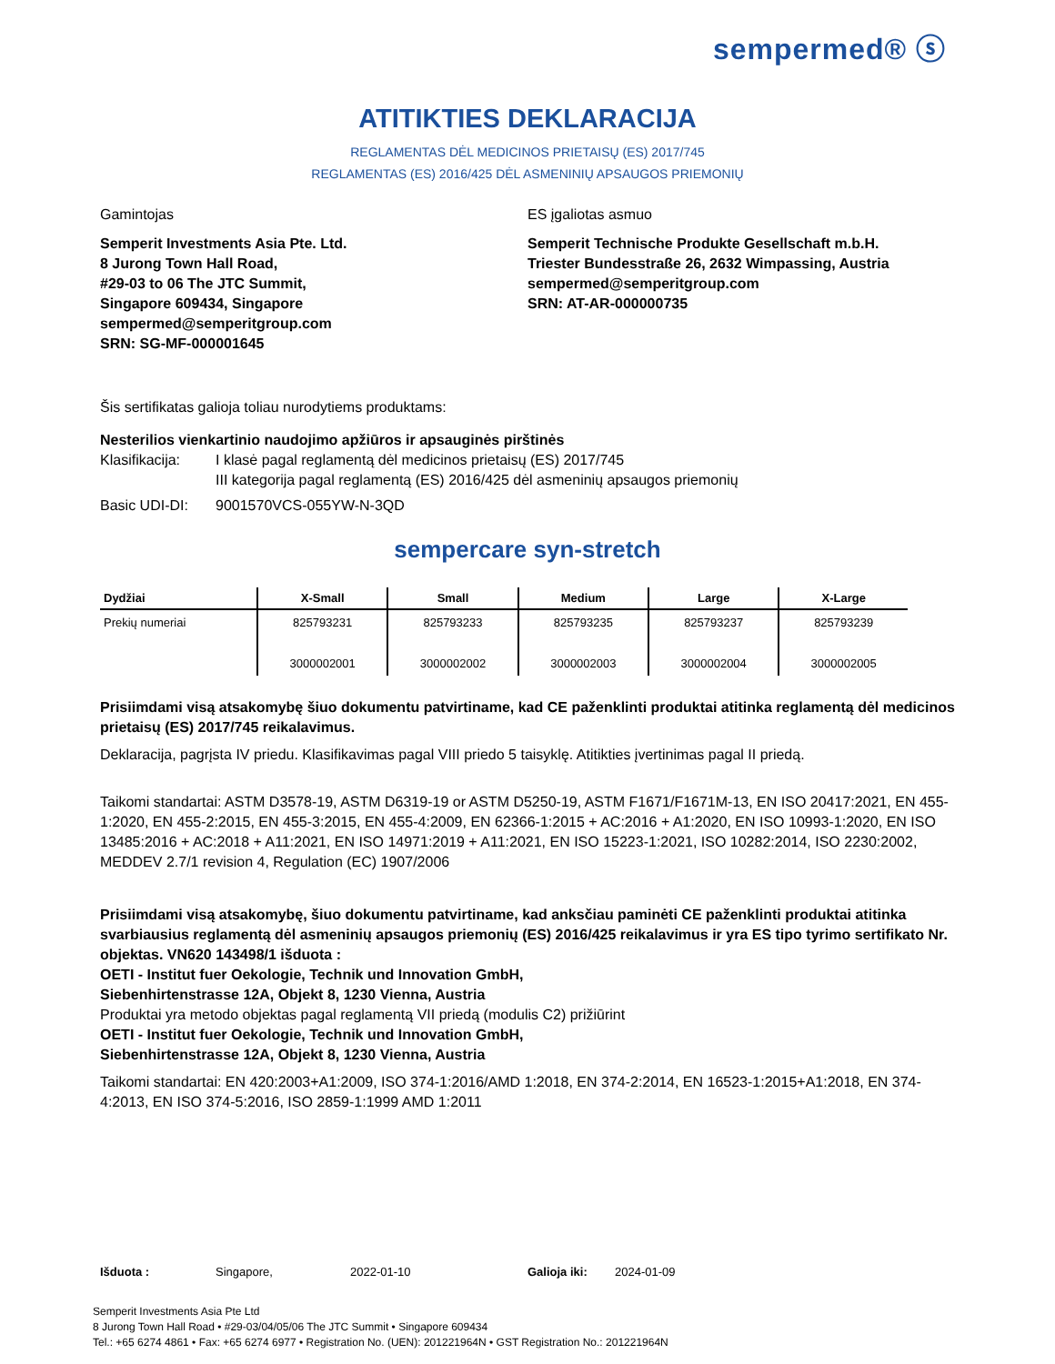sempermed® ⓢ
ATITIKTIES DEKLARACIJA
REGLAMENTAS DĖL MEDICINOS PRIETAISŲ (ES) 2017/745
REGLAMENTAS (ES) 2016/425 DĖL ASMENINIŲ APSAUGOS PRIEMONIŲ
Gamintojas
Semperit Investments Asia Pte. Ltd.
8 Jurong Town Hall Road,
#29-03 to 06 The JTC Summit,
Singapore 609434, Singapore
sempermed@semperitgroup.com
SRN: SG-MF-000001645
ES įgaliotas asmuo
Semperit Technische Produkte Gesellschaft m.b.H.
Triester Bundesstraße 26, 2632 Wimpassing, Austria
sempermed@semperitgroup.com
SRN: AT-AR-000000735
Šis sertifikatas galioja toliau nurodytiems produktams:
Nesterilios vienkartinio naudojimo apžiūros ir apsauginės pirštinės
Klasifikacija:
I klasė pagal reglamentą dėl medicinos prietaisų (ES) 2017/745
III kategorija pagal reglamentą (ES) 2016/425 dėl asmeninių apsaugos priemonių
Basic UDI-DI: 9001570VCS-055YW-N-3QD
sempercare syn-stretch
| Dydžiai | X-Small | Small | Medium | Large | X-Large |
| --- | --- | --- | --- | --- | --- |
| Prekių numeriai | 825793231 3000002001 | 825793233 3000002002 | 825793235 3000002003 | 825793237 3000002004 | 825793239 3000002005 |
Prisiimdami visą atsakomybę šiuo dokumentu patvirtiname, kad CE paženklinti produktai atitinka reglamentą dėl medicinos prietaisų (ES) 2017/745 reikalavimus.
Deklaracija, pagrįsta IV priedu. Klasifikavimas pagal VIII priedo 5 taisyklę. Atitikties įvertinimas pagal II priedą.
Taikomi standartai: ASTM D3578-19, ASTM D6319-19 or ASTM D5250-19, ASTM F1671/F1671M-13, EN ISO 20417:2021, EN 455-1:2020, EN 455-2:2015, EN 455-3:2015, EN 455-4:2009, EN 62366-1:2015 + AC:2016 + A1:2020, EN ISO 10993-1:2020, EN ISO 13485:2016 + AC:2018 + A11:2021, EN ISO 14971:2019 + A11:2021, EN ISO 15223-1:2021, ISO 10282:2014, ISO 2230:2002, MEDDEV 2.7/1 revision 4, Regulation (EC) 1907/2006
Prisiimdami visą atsakomybę, šiuo dokumentu patvirtiname, kad anksčiau paminėti CE paženklinti produktai atitinka svarbiausius reglamentą dėl asmeninių apsaugos priemonių (ES) 2016/425 reikalavimus ir yra ES tipo tyrimo sertifikato Nr. objektas. VN620 143498/1 išduota :
OETI - Institut fuer Oekologie, Technik und Innovation GmbH,
Siebenhirtenstrasse 12A, Objekt 8, 1230 Vienna, Austria
Produktai yra metodo objektas pagal reglamentą VII priedą (modulis C2) prižiūrint
OETI - Institut fuer Oekologie, Technik und Innovation GmbH,
Siebenhirtenstrasse 12A, Objekt 8, 1230 Vienna, Austria
Taikomi standartai: EN 420:2003+A1:2009, ISO 374-1:2016/AMD 1:2018, EN 374-2:2014, EN 16523-1:2015+A1:2018, EN 374-4:2013, EN ISO 374-5:2016, ISO 2859-1:1999 AMD 1:2011
Išduota : Singapore, 2022-01-10 Galioja iki: 2024-01-09
Semperit Investments Asia Pte Ltd
8 Jurong Town Hall Road • #29-03/04/05/06 The JTC Summit • Singapore 609434
Tel.: +65 6274 4861 • Fax: +65 6274 6977 • Registration No. (UEN): 201221964N • GST Registration No.: 201221964N